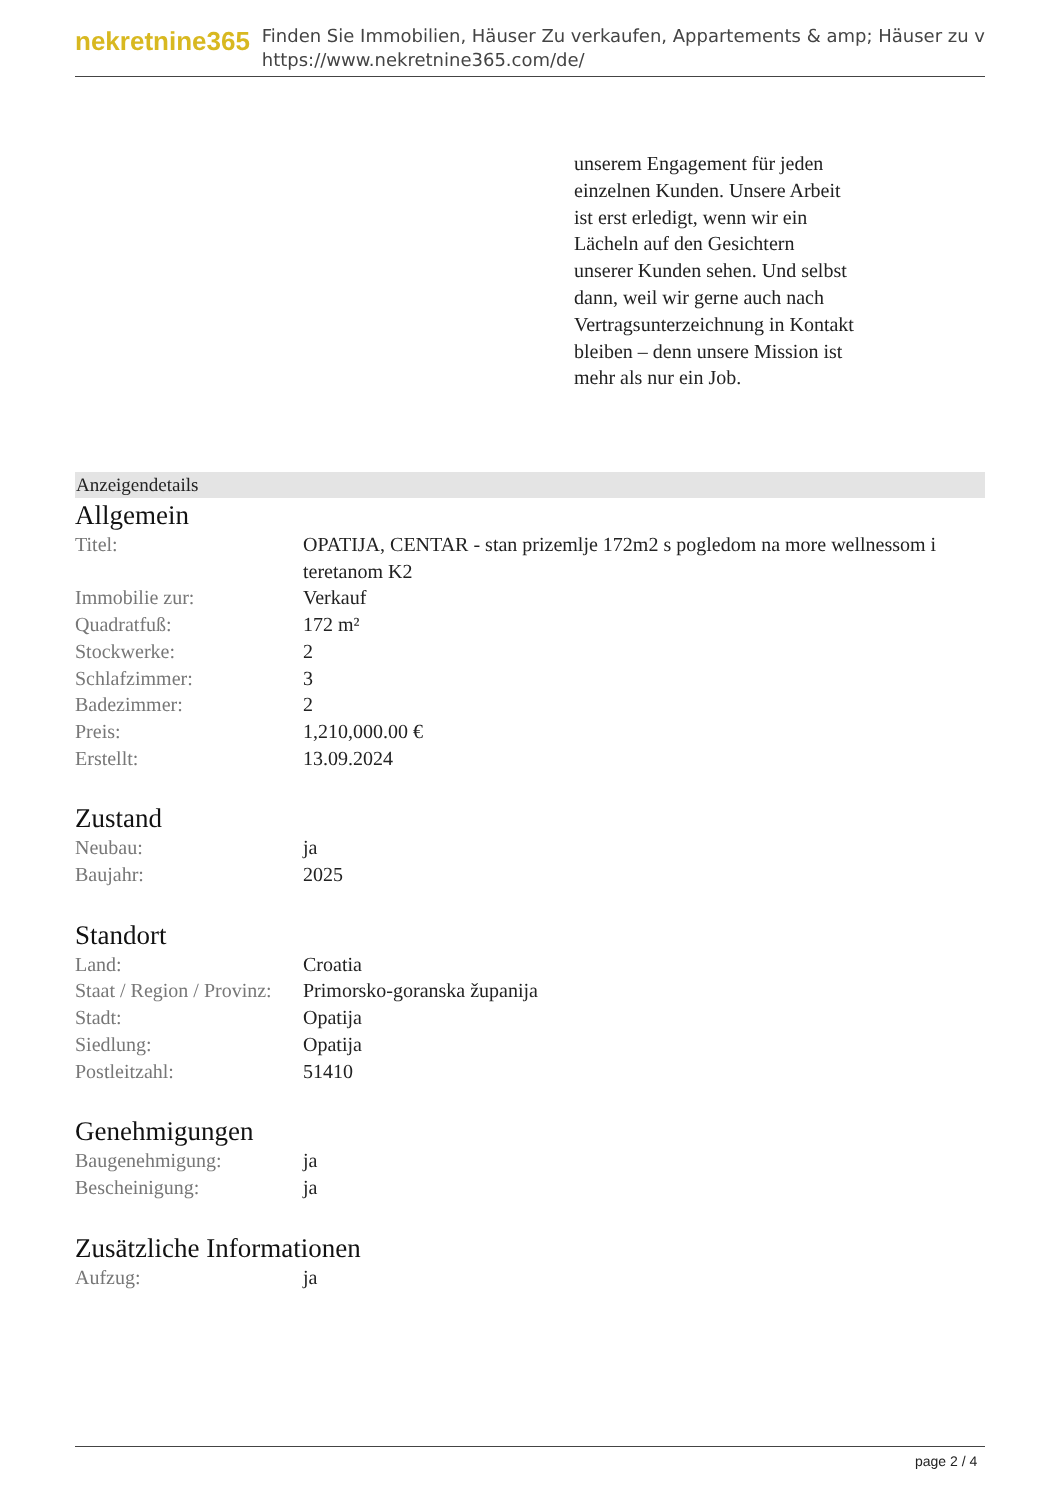nekretnine365
Finden Sie Immobilien, Häuser Zu verkaufen, Appartements & amp; Häuser zu v
https://www.nekretnine365.com/de/
unserem Engagement für jeden einzelnen Kunden. Unsere Arbeit ist erst erledigt, wenn wir ein Lächeln auf den Gesichtern unserer Kunden sehen. Und selbst dann, weil wir gerne auch nach Vertragsunterzeichnung in Kontakt bleiben – denn unsere Mission ist mehr als nur ein Job.
Anzeigendetails
Allgemein
| Titel: | OPATIJA, CENTAR - stan prizemlje 172m2 s pogledom na more wellnessom i teretanom K2 |
| Immobilie zur: | Verkauf |
| Quadratfuß: | 172 m² |
| Stockwerke: | 2 |
| Schlafzimmer: | 3 |
| Badezimmer: | 2 |
| Preis: | 1,210,000.00 € |
| Erstellt: | 13.09.2024 |
Zustand
| Neubau: | ja |
| Baujahr: | 2025 |
Standort
| Land: | Croatia |
| Staat / Region / Provinz: | Primorsko-goranska županija |
| Stadt: | Opatija |
| Siedlung: | Opatija |
| Postleitzahl: | 51410 |
Genehmigungen
| Baugenehmigung: | ja |
| Bescheinigung: | ja |
Zusätzliche Informationen
| Aufzug: | ja |
page 2 / 4